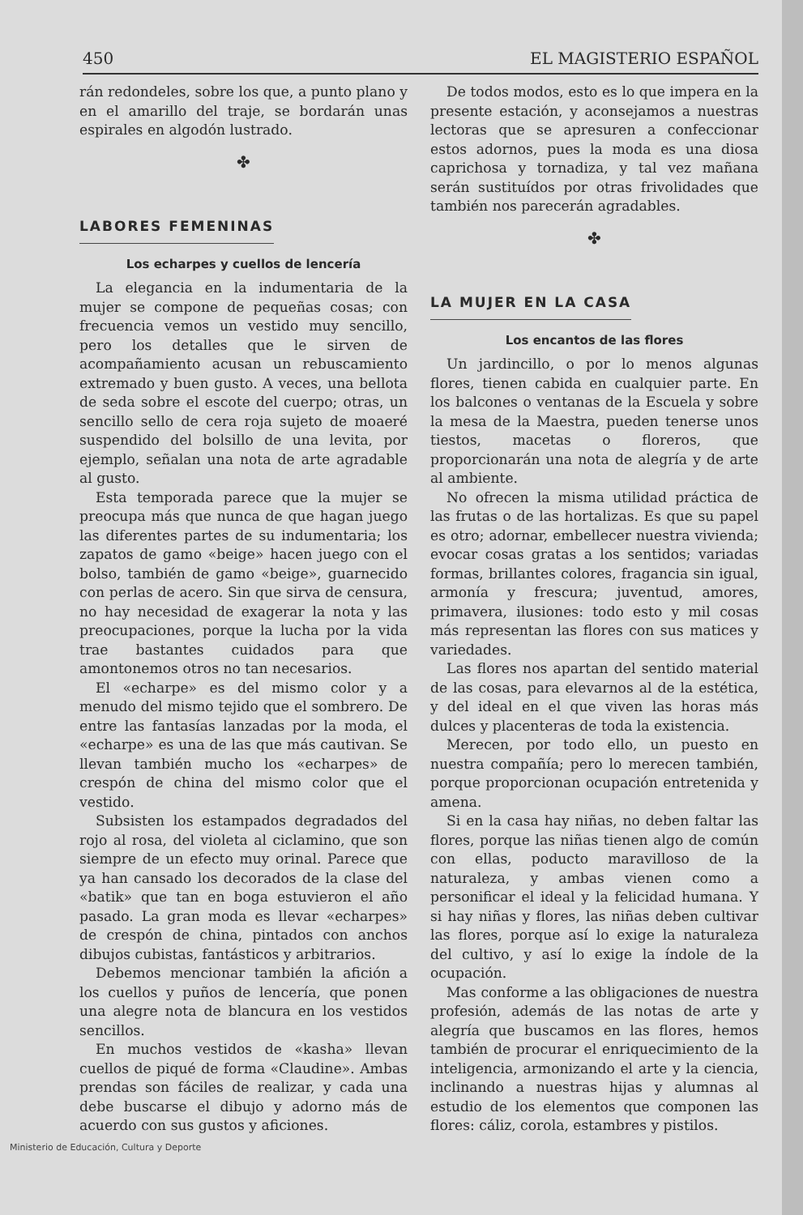450 EL MAGISTERIO ESPAÑOL
rán redondeles, sobre los que, a punto plano y en el amarillo del traje, se bordarán unas espirales en algodón lustrado.
✤
LABORES FEMENINAS
Los echarpes y cuellos de lencería
La elegancia en la indumentaria de la mujer se compone de pequeñas cosas; con frecuencia vemos un vestido muy sencillo, pero los detalles que le sirven de acompañamiento acusan un rebuscamiento extremado y buen gusto. A veces, una bellota de seda sobre el escote del cuerpo; otras, un sencillo sello de cera roja sujeto de moaeré suspendido del bolsillo de una levita, por ejemplo, señalan una nota de arte agradable al gusto.
Esta temporada parece que la mujer se preocupa más que nunca de que hagan juego las diferentes partes de su indumentaria; los zapatos de gamo «beige» hacen juego con el bolso, también de gamo «beige», guarnecido con perlas de acero. Sin que sirva de censura, no hay necesidad de exagerar la nota y las preocupaciones, porque la lucha por la vida trae bastantes cuidados para que amontonemos otros no tan necesarios.
El «echarpe» es del mismo color y a menudo del mismo tejido que el sombrero. De entre las fantasías lanzadas por la moda, el «echarpe» es una de las que más cautivan. Se llevan también mucho los «echarpes» de crespón de china del mismo color que el vestido.
Subsisten los estampados degradados del rojo al rosa, del violeta al ciclamino, que son siempre de un efecto muy orinal. Parece que ya han cansado los decorados de la clase del «batik» que tan en boga estuvieron el año pasado. La gran moda es llevar «echarpes» de crespón de china, pintados con anchos dibujos cubistas, fantásticos y arbitrarios.
Debemos mencionar también la afición a los cuellos y puños de lencería, que ponen una alegre nota de blancura en los vestidos sencillos.
En muchos vestidos de «kasha» llevan cuellos de piqué de forma «Claudine». Ambas prendas son fáciles de realizar, y cada una debe buscarse el dibujo y adorno más de acuerdo con sus gustos y aficiones.
De todos modos, esto es lo que impera en la presente estación, y aconsejamos a nuestras lectoras que se apresuren a confeccionar estos adornos, pues la moda es una diosa caprichosa y tornadiza, y tal vez mañana serán sustituídos por otras frivolidades que también nos parecerán agradables.
✤
LA MUJER EN LA CASA
Los encantos de las flores
Un jardincillo, o por lo menos algunas flores, tienen cabida en cualquier parte. En los balcones o ventanas de la Escuela y sobre la mesa de la Maestra, pueden tenerse unos tiestos, macetas o floreros, que proporcionarán una nota de alegría y de arte al ambiente.
No ofrecen la misma utilidad práctica de las frutas o de las hortalizas. Es que su papel es otro; adornar, embellecer nuestra vivienda; evocar cosas gratas a los sentidos; variadas formas, brillantes colores, fragancia sin igual, armonía y frescura; juventud, amores, primavera, ilusiones: todo esto y mil cosas más representan las flores con sus matices y variedades.
Las flores nos apartan del sentido material de las cosas, para elevarnos al de la estética, y del ideal en el que viven las horas más dulces y placenteras de toda la existencia.
Merecen, por todo ello, un puesto en nuestra compañía; pero lo merecen también, porque proporcionan ocupación entretenida y amena.
Si en la casa hay niñas, no deben faltar las flores, porque las niñas tienen algo de común con ellas, poducto maravilloso de la naturaleza, y ambas vienen como a personificar el ideal y la felicidad humana. Y si hay niñas y flores, las niñas deben cultivar las flores, porque así lo exige la naturaleza del cultivo, y así lo exige la índole de la ocupación.
Mas conforme a las obligaciones de nuestra profesión, además de las notas de arte y alegría que buscamos en las flores, hemos también de procurar el enriquecimiento de la inteligencia, armonizando el arte y la ciencia, inclinando a nuestras hijas y alumnas al estudio de los elementos que componen las flores: cáliz, corola, estambres y pistilos.
Ministerio de Educación, Cultura y Deporte